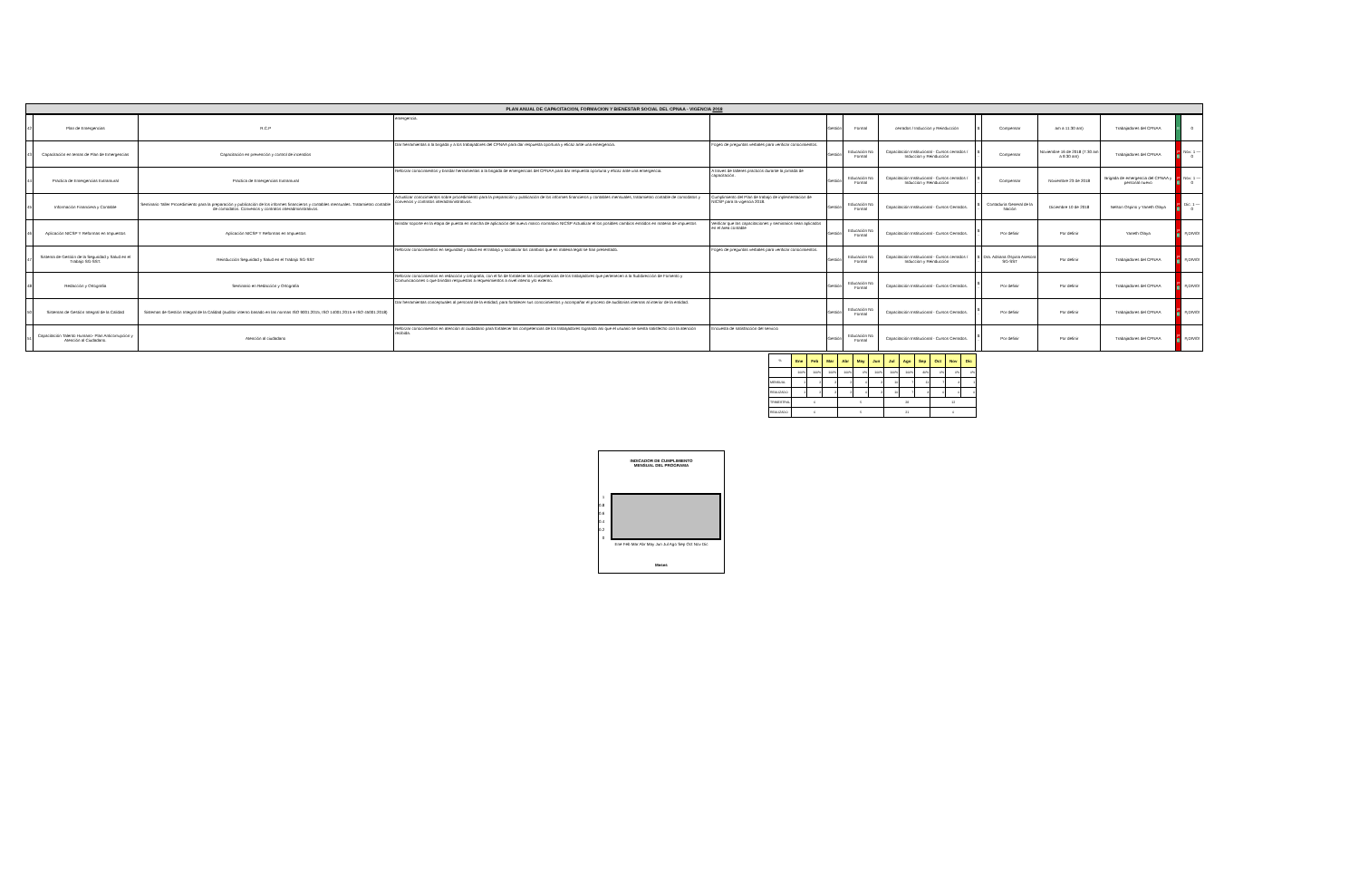PLAN ANUAL DE CAPACITACION, FORMACION Y BIENESTAR SOCIAL DEL CPNAA - VIGENCIA 2018
| 42 | Plan de Emergencias | R.C.P | emergencia. | | Gestión | Formal | cerrados / Induccion y Reinducción | $ | Compensar | am a 11:30 am) | Trabajadores del CPNAA | E | 0 |
| 43 | Capacitación en temas de Plan de Emergencias | Capacitación en prevención y control de incendios | Dar herramientas a la brigada y a los trabajadores del CPNAA para dar respuesta oportuna y eficaz ante una emergencia. | Fogeo de preguntas verbales para verificar conocimientos. | Gestión | Educación No Formal | Capacitación Institucional - Cursos cerrados / Induccion y Reinducción | $ - | Compensar | Noviembre 16 de 2018 (7:30 am a 9:30 am) | Trabajadores del CPNAA | P E | Nov: 1 — 0 |
| 44 | Practica de Emergencias Extramural | Practica de Emergencias Extramural | Reforzar conocimientos y brindar herramientas a la brigada de emergencias del CPNAA para dar respuesta oportuna y eficaz ante una emergencia. | A traves de talleres practicos durante la jornada de capacitación. | Gestión | Educación No Formal | Capacitación Institucional - Cursos cerrados / Induccion y Reinducción | $ - | Compensar | Noviembre 23 de 2018 | Brigada de emergencia del CPNAA y personal nuevo | P E | Nov: 1 — 0 |
| 45 | Información Financiera y Contable | Seminario Taller Procedimiento para la preparación y publicación de los informes financieros y contables mensuales. Tratamietno contable de comodatos. Convenios y contratos interadministrativos. | Actualizar conocimientos sobre procedimiento para la preparación y publicación de los informes financieros y contables mensuales, tratamietno contable de comodatos y convenios y contratos interadministrativos. | Cumplimiento del Plan de trabajo de inplementacion de NICSP para la vigencia 2018. | Gestión | Educación No Formal | Capacitación Institucional - Cursos Cerrados. | $ - | Contaduría General de la Nación | Diciembre 10 de 2018 | Nelson Ospino y Yaneth Olaya | P E | Dic: 1 — 0 |
| 46 | Aplicación NICSP Y Reformas en Impuestos | Aplicación NICSP Y Reformas en Impuestos | Brindar soporte en la etapa de puesta en marcha de aplicación del nuevo marco normativo NICSP Actualizar el los posibles cambios emitidos en materia de impuestos | Verificar que las capacitaciones y seminarios sean aplicados en el área contable | Gestión | Educación No Formal | Capacitación Institucional - Cursos Cerrados. | $ - | Por definir | Por definir | Yaneth Olaya | P E | #¡DIV/0! |
| 47 | Sistema de Gestión de la Seguridad y Salud en el Trabajo SG-SST. | Reinducción Seguridad y Salud en el Trabajo SG-SST | Reforzar conocimientos en seguridad y salud en el trabajo y socializar los cambios que en materia legal se han presentado. | Fogeo de preguntas verbales para verificar conocimientos. | Gestión | Educación No Formal | Capacitación Institucional - Cursos cerrados / Induccion y Reinducción | $ - | Dra. Adriana Ospina Asesora SG-SST | Por definir | Trabajadores del CPNAA | P E | #¡DIV/0! |
| 48 | Redacción y Ortografia | Seminario en Redacción y Ortografia | Reforzar conocimientos en redacción y ortografia, con el fin de fortalecer las competencias de los trabajadores que pertenecen a la Subdirección de Fomento y Comunicaciones o que brindan respuestas a requerimientos a nivel interno y/o externo. | | Gestión | Educación No Formal | Capacitación Institucional - Cursos Cerrados. | $ - | Por definir | Por definir | Trabajadores del CPNAA | P E | #¡DIV/0! |
| 50 | Sistemas de Gestión Integral de la Calidad | Sistemas de Gestión Integral de la Calidad (auditor interno basado en las normas ISO 9001:2015, ISO 14001:2015 e ISO 45001:2018) | Dar herramientas conceptuales al personal de la entidad, para fortalecer sus conocimientos y acompañar el proceso de auditorias internas al interior de la entidad. | | Gestión | Educación No Formal | Capacitación Institucional - Cursos Cerrados. | $ - | Por definir | Por definir | Trabajadores del CPNAA | P E | #¡DIV/0! |
| 51 | Capacitación Talento Humano- Plan Anticorrupcion y Atención al Ciudadano. | Atención al ciudadano | Reforzar conocimientos en atención al ciudadano para fortalecer las competencias de los trabajadores logrando así que el usuario se sienta satisfecho con la atención recibida. | Encuesta de satisfacción del servicio | Gestión | Educación No Formal | Capacitación Institucional - Cursos Cerrados. | $ - | Por definir | Por definir | Trabajadores del CPNAA | P E | #¡DIV/0! |
| % | Ene | Feb | Mar | Abr | May | Jun | Jul | Ago | Sep | Oct | Nov | Dic |
| | 100% | 100% | 100% | 100% | 0% | 100% | 100% | 100% | 40% | 0% | 0% | 0% |
| MENSUAL | 1 | 2 | 3 | 2 | 0 | 3 | 10 | 7 | 11 | 7 | 4 | 1 |
| REALIZADO | 1 | 2 | 3 | 2 | 0 | 3 | 10 | 7 | 4 | 0 | 0 | 0 |
| TRIMESTRAL | 6 | | | 5 | | | 28 | | | 12 | | |
| REALIZADO | 6 | | | 5 | | | 21 | | | 0 | | |
INDICADOR DE CUMPLIMIENTO
MENSUAL DEL PROGRAMA
1
0.8
0.6
0.4
0.2
0
Ene Feb Mar Abr May Jun Jul Ago Sep Oct Nov Dic
Meses